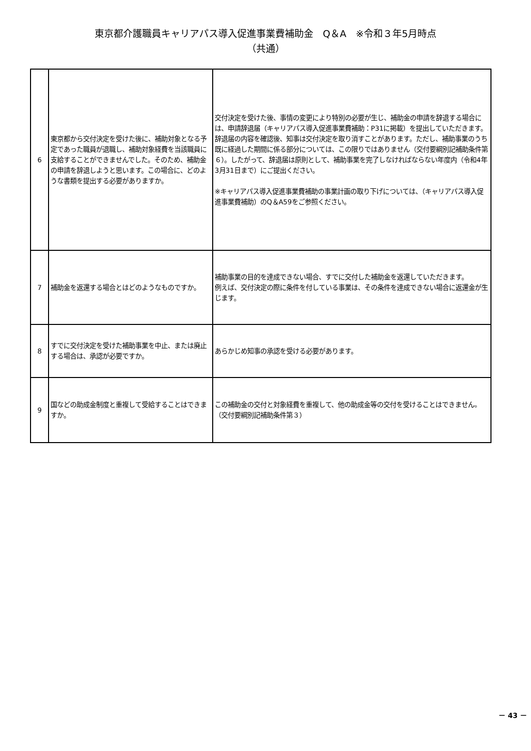東京都介護職員キャリアパス導入促進事業費補助金　Q＆A　※令和３年5月時点
（共通）
| 6 | 東京都から交付決定を受けた後に、補助対象となる予定であった職員が退職し、補助対象経費を当該職員に支給することができませんでした。そのため、補助金の申請を辞退しようと思います。この場合に、どのような書類を提出する必要がありますか。 | 交付決定を受けた後、事情の変更により特別の必要が生じ、補助金の申請を辞退する場合には、申請辞退届（キャリアパス導入促進事業費補助：P31に掲載）を提出していただきます。 辞退届の内容を確認後、知事は交付決定を取り消すことがあります。ただし、補助事業のうち既に経過した期間に係る部分については、この限りではありません（交付要綱別記補助条件第６）。したがって、辞退届は原則として、補助事業を完了しなければならない年度内（令和4年3月31日まで）にご提出ください。 ※キャリアパス導入促進事業費補助の事業計画の取り下げについては、（キャリアパス導入促進事業費補助）のQ＆A59をご参照ください。 |
| 7 | 補助金を返還する場合とはどのようなものですか。 | 補助事業の目的を達成できない場合、すでに交付した補助金を返還していただきます。 例えば、交付決定の際に条件を付している事業は、その条件を達成できない場合に返還金が生じます。 |
| 8 | すでに交付決定を受けた補助事業を中止、または廃止する場合は、承認が必要ですか。 | あらかじめ知事の承認を受ける必要があります。 |
| 9 | 国などの助成金制度と重複して受給することはできますか。 | この補助金の交付と対象経費を重複して、他の助成金等の交付を受けることはできません。（交付要綱別記補助条件第３） |
－ 43 －